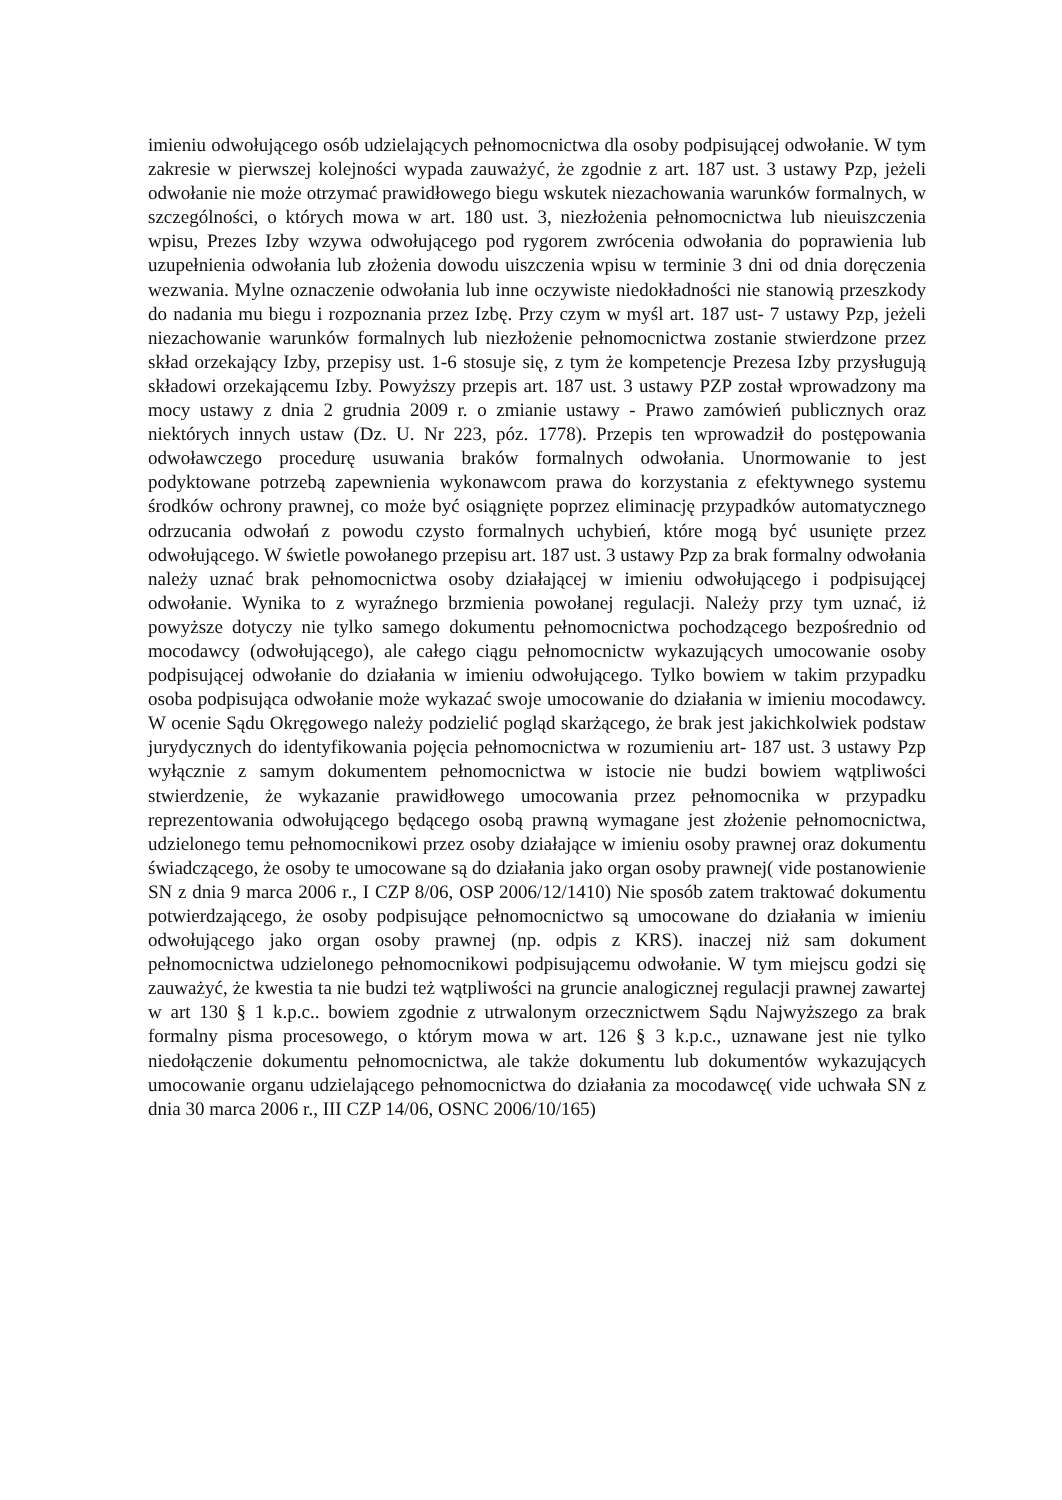imieniu odwołującego osób udzielających pełnomocnictwa dla osoby podpisującej odwołanie. W tym zakresie w pierwszej kolejności wypada zauważyć, że zgodnie z art. 187 ust. 3 ustawy Pzp, jeżeli odwołanie nie może otrzymać prawidłowego biegu wskutek niezachowania warunków formalnych, w szczególności, o których mowa w art. 180 ust. 3, niezłożenia pełnomocnictwa lub nieuiszczenia wpisu, Prezes Izby wzywa odwołującego pod rygorem zwrócenia odwołania do poprawienia lub uzupełnienia odwołania lub złożenia dowodu uiszczenia wpisu w terminie 3 dni od dnia doręczenia wezwania. Mylne oznaczenie odwołania lub inne oczywiste niedokładności nie stanowią przeszkody do nadania mu biegu i rozpoznania przez Izbę. Przy czym w myśl art. 187 ust- 7 ustawy Pzp, jeżeli niezachowanie warunków formalnych lub niezłożenie pełnomocnictwa zostanie stwierdzone przez skład orzekający Izby, przepisy ust. 1-6 stosuje się, z tym że kompetencje Prezesa Izby przysługują składowi orzekającemu Izby. Powyższy przepis art. 187 ust. 3 ustawy PZP został wprowadzony ma mocy ustawy z dnia 2 grudnia 2009 r. o zmianie ustawy - Prawo zamówień publicznych oraz niektórych innych ustaw (Dz. U. Nr 223, póz. 1778). Przepis ten wprowadził do postępowania odwoławczego procedurę usuwania braków formalnych odwołania. Unormowanie to jest podyktowane potrzebą zapewnienia wykonawcom prawa do korzystania z efektywnego systemu środków ochrony prawnej, co może być osiągnięte poprzez eliminację przypadków automatycznego odrzucania odwołań z powodu czysto formalnych uchybień, które mogą być usunięte przez odwołującego. W świetle powołanego przepisu art. 187 ust. 3 ustawy Pzp za brak formalny odwołania należy uznać brak pełnomocnictwa osoby działającej w imieniu odwołującego i podpisującej odwołanie. Wynika to z wyraźnego brzmienia powołanej regulacji. Należy przy tym uznać, iż powyższe dotyczy nie tylko samego dokumentu pełnomocnictwa pochodzącego bezpośrednio od mocodawcy (odwołującego), ale całego ciągu pełnomocnictw wykazujących umocowanie osoby podpisującej odwołanie do działania w imieniu odwołującego. Tylko bowiem w takim przypadku osoba podpisująca odwołanie może wykazać swoje umocowanie do działania w imieniu mocodawcy. W ocenie Sądu Okręgowego należy podzielić pogląd skarżącego, że brak jest jakichkolwiek podstaw jurydycznych do identyfikowania pojęcia pełnomocnictwa w rozumieniu art- 187 ust. 3 ustawy Pzp wyłącznie z samym dokumentem pełnomocnictwa w istocie nie budzi bowiem wątpliwości stwierdzenie, że wykazanie prawidłowego umocowania przez pełnomocnika w przypadku reprezentowania odwołującego będącego osobą prawną wymagane jest złożenie pełnomocnictwa, udzielonego temu pełnomocnikowi przez osoby działające w imieniu osoby prawnej oraz dokumentu świadczącego, że osoby te umocowane są do działania jako organ osoby prawnej( vide postanowienie SN z dnia 9 marca 2006 r., I CZP 8/06, OSP 2006/12/1410) Nie sposób zatem traktować dokumentu potwierdzającego, że osoby podpisujące pełnomocnictwo są umocowane do działania w imieniu odwołującego jako organ osoby prawnej (np. odpis z KRS). inaczej niż sam dokument pełnomocnictwa udzielonego pełnomocnikowi podpisującemu odwołanie. W tym miejscu godzi się zauważyć, że kwestia ta nie budzi też wątpliwości na gruncie analogicznej regulacji prawnej zawartej w art 130 § 1 k.p.c.. bowiem zgodnie z utrwalonym orzecznictwem Sądu Najwyższego za brak formalny pisma procesowego, o którym mowa w art. 126 § 3 k.p.c., uznawane jest nie tylko niedołączenie dokumentu pełnomocnictwa, ale także dokumentu lub dokumentów wykazujących umocowanie organu udzielającego pełnomocnictwa do działania za mocodawcę( vide uchwała SN z dnia 30 marca 2006 r., III CZP 14/06, OSNC 2006/10/165)